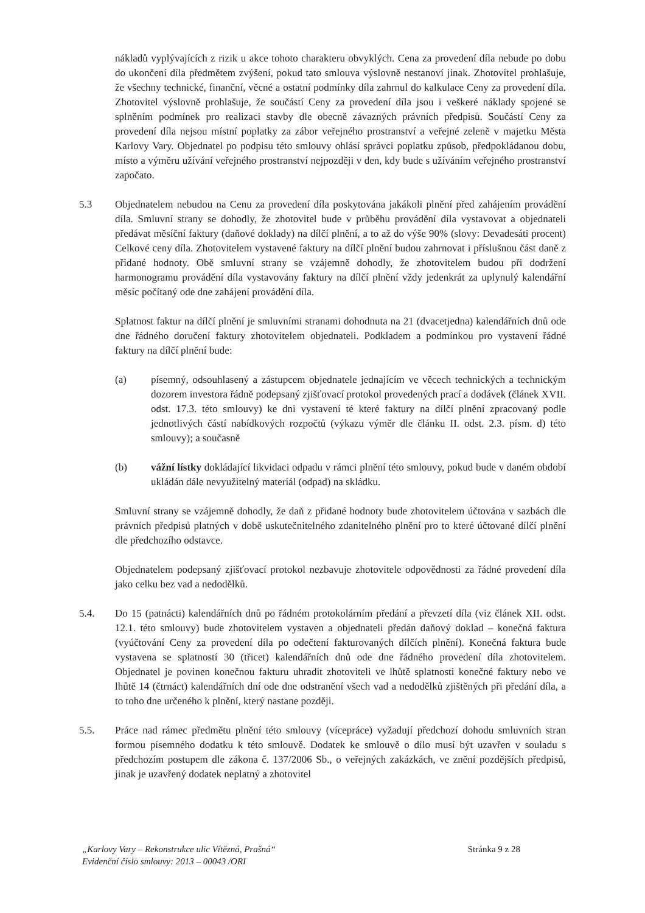nákladů vyplývajících z rizik u akce tohoto charakteru obvyklých. Cena za provedení díla nebude po dobu do ukončení díla předmětem zvýšení, pokud tato smlouva výslovně nestanoví jinak. Zhotovitel prohlašuje, že všechny technické, finanční, věcné a ostatní podmínky díla zahrnul do kalkulace Ceny za provedení díla. Zhotovitel výslovně prohlašuje, že součástí Ceny za provedení díla jsou i veškeré náklady spojené se splněním podmínek pro realizaci stavby dle obecně závazných právních předpisů. Součástí Ceny za provedení díla nejsou místní poplatky za zábor veřejného prostranství a veřejné zeleně v majetku Města Karlovy Vary. Objednatel po podpisu této smlouvy ohlásí správci poplatku způsob, předpokládanou dobu, místo a výměru užívání veřejného prostranství nejpozději v den, kdy bude s užíváním veřejného prostranství započato.
5.3 Objednatelem nebudou na Cenu za provedení díla poskytována jakákoli plnění před zahájením provádění díla. Smluvní strany se dohodly, že zhotovitel bude v průběhu provádění díla vystavovat a objednateli předávat měsíční faktury (daňové doklady) na dílčí plnění, a to až do výše 90% (slovy: Devadesáti procent) Celkové ceny díla. Zhotovitelem vystavené faktury na dílčí plnění budou zahrnovat i příslušnou část daně z přidané hodnoty. Obě smluvní strany se vzájemně dohodly, že zhotovitelem budou při dodržení harmonogramu provádění díla vystavovány faktury na dílčí plnění vždy jedenkrát za uplynulý kalendářní měsíc počítaný ode dne zahájení provádění díla.
Splatnost faktur na dílčí plnění je smluvními stranami dohodnuta na 21 (dvacetjedna) kalendářních dnů ode dne řádného doručení faktury zhotovitelem objednateli. Podkladem a podmínkou pro vystavení řádné faktury na dílčí plnění bude:
(a) písemný, odsouhlasený a zástupcem objednatele jednajícím ve věcech technických a technickým dozorem investora řádně podepsaný zjišťovací protokol provedených prací a dodávek (článek XVII. odst. 17.3. této smlouvy) ke dni vystavení té které faktury na dílčí plnění zpracovaný podle jednotlivých částí nabídkových rozpočtů (výkazu výměr dle článku II. odst. 2.3. písm. d) této smlouvy); a současně
(b) vážní lístky dokládající likvidaci odpadu v rámci plnění této smlouvy, pokud bude v daném období ukládán dále nevyužitelný materiál (odpad) na skládku.
Smluvní strany se vzájemně dohodly, že daň z přidané hodnoty bude zhotovitelem účtována v sazbách dle právních předpisů platných v době uskutečnitelného zdanitelného plnění pro to které účtované dílčí plnění dle předchozího odstavce.
Objednatelem podepsaný zjišťovací protokol nezbavuje zhotovitele odpovědnosti za řádné provedení díla jako celku bez vad a nedodělků.
5.4. Do 15 (patnácti) kalendářních dnů po řádném protokolárním předání a převzetí díla (viz článek XII. odst. 12.1. této smlouvy) bude zhotovitelem vystaven a objednateli předán daňový doklad – konečná faktura (vyúčtování Ceny za provedení díla po odečtení fakturovaných dílčích plnění). Konečná faktura bude vystavena se splatností 30 (třicet) kalendářních dnů ode dne řádného provedení díla zhotovitelem. Objednatel je povinen konečnou fakturu uhradit zhotoviteli ve lhůtě splatnosti konečné faktury nebo ve lhůtě 14 (čtrnáct) kalendářních dní ode dne odstranění všech vad a nedodělků zjištěných při předání díla, a to toho dne určeného k plnění, který nastane později.
5.5. Práce nad rámec předmětu plnění této smlouvy (vícepráce) vyžadují předchozí dohodu smluvních stran formou písemného dodatku k této smlouvě. Dodatek ke smlouvě o dílo musí být uzavřen v souladu s předchozím postupem dle zákona č. 137/2006 Sb., o veřejných zakázkách, ve znění pozdějších předpisů, jinak je uzavřený dodatek neplatný a zhotovitel
„Karlovy Vary – Rekonstrukce ulic Vítězná, Prašná“Evidenční číslo smlouvy: 2013 – 00043 /ORI
Stránka 9 z 28